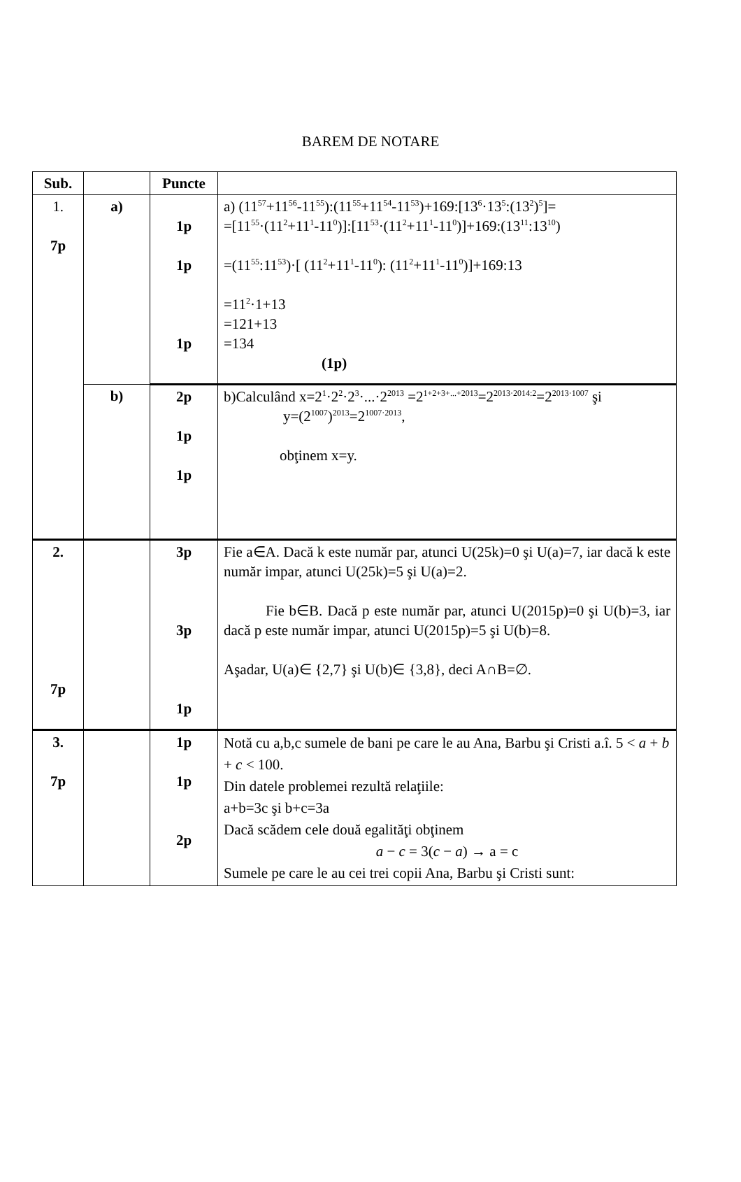BAREM DE NOTARE
| Sub. | | Puncte | |
| --- | --- | --- | --- |
| 1. 7p | a) | 1p 1p 1p | a) (11<sup>57</sup>+11<sup>56</sup>-11<sup>55</sup>):(11<sup>55</sup>+11<sup>54</sup>-11<sup>53</sup>)+169:[13<sup>6</sup>·13<sup>5</sup>:(13<sup>2</sup>)<sup>5</sup>]= =[11<sup>55</sup>·(11<sup>2</sup>+11<sup>1</sup>-11<sup>0</sup>)]:[11<sup>53</sup>·(11<sup>2</sup>+11<sup>1</sup>-11<sup>0</sup>)]+169:(13<sup>11</sup>:13<sup>10</sup>) =(11<sup>55</sup>:11<sup>53</sup>)·[ (11<sup>2</sup>+11<sup>1</sup>-11<sup>0</sup>): (11<sup>2</sup>+11<sup>1</sup>-11<sup>0</sup>)]+169:13 =11<sup>2</sup>·1+13 =121+13 =134 (1p) |
| | b) | 2p 1p 1p | b)Calculând x=2<sup>1</sup>·2<sup>2</sup>·2<sup>3</sup>·...·2<sup>2013</sup> =2<sup>1+2+3+...+2013</sup>=2<sup>2013·2014:2</sup>=2<sup>2013·1007</sup> şi y=(2<sup>1007</sup>)<sup>2013</sup>=2<sup>1007·2013</sup>, obţinem x=y. |
| 2. 7p | | 3p 3p 1p | Fie a∈A. Dacă k este număr par, atunci U(25k)=0 şi U(a)=7, iar dacă k este număr impar, atunci U(25k)=5 şi U(a)=2. Fie b∈B. Dacă p este număr par, atunci U(2015p)=0 şi U(b)=3, iar dacă p este număr impar, atunci U(2015p)=5 şi U(b)=8. Aşadar, U(a)∈ {2,7} şi U(b)∈ {3,8}, deci A∩B=∅. |
| 3. 7p | | 1p 1p 2p | Notă cu a,b,c sumele de bani pe care le au Ana, Barbu şi Cristi a.î. 5 < a + b + c < 100. Din datele problemei rezultă relaţiile: a+b=3c şi b+c=3a Dacă scădem cele două egalităţi obţinem a − c = 3( c − a ) → a = c Sumele pe care le au cei trei copii Ana, Barbu şi Cristi sunt: |